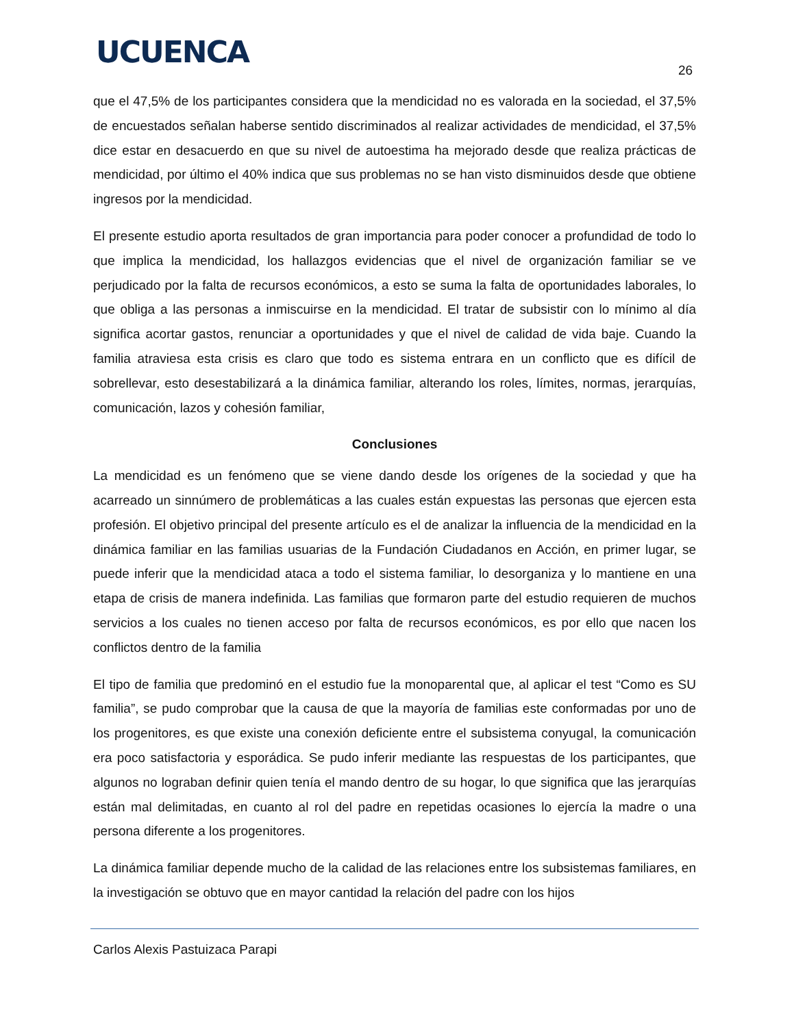UCUENCA
26
que el 47,5% de los participantes considera que la mendicidad no es valorada en la sociedad, el 37,5% de encuestados señalan haberse sentido discriminados al realizar actividades de mendicidad, el 37,5% dice estar en desacuerdo en que su nivel de autoestima ha mejorado desde que realiza prácticas de mendicidad, por último el 40% indica que sus problemas no se han visto disminuidos desde que obtiene ingresos por la mendicidad.
El presente estudio aporta resultados de gran importancia para poder conocer a profundidad de todo lo que implica la mendicidad, los hallazgos evidencias que el nivel de organización familiar se ve perjudicado por la falta de recursos económicos, a esto se suma la falta de oportunidades laborales, lo que obliga a las personas a inmiscuirse en la mendicidad. El tratar de subsistir con lo mínimo al día significa acortar gastos, renunciar a oportunidades y que el nivel de calidad de vida baje. Cuando la familia atraviesa esta crisis es claro que todo es sistema entrara en un conflicto que es difícil de sobrellevar, esto desestabilizará a la dinámica familiar, alterando los roles, límites, normas, jerarquías, comunicación, lazos y cohesión familiar,
Conclusiones
La mendicidad es un fenómeno que se viene dando desde los orígenes de la sociedad y que ha acarreado un sinnúmero de problemáticas a las cuales están expuestas las personas que ejercen esta profesión. El objetivo principal del presente artículo es el de analizar la influencia de la mendicidad en la dinámica familiar en las familias usuarias de la Fundación Ciudadanos en Acción, en primer lugar, se puede inferir que la mendicidad ataca a todo el sistema familiar, lo desorganiza y lo mantiene en una etapa de crisis de manera indefinida. Las familias que formaron parte del estudio requieren de muchos servicios a los cuales no tienen acceso por falta de recursos económicos, es por ello que nacen los conflictos dentro de la familia
El tipo de familia que predominó en el estudio fue la monoparental que, al aplicar el test “Como es SU familia”, se pudo comprobar que la causa de que la mayoría de familias este conformadas por uno de los progenitores, es que existe una conexión deficiente entre el subsistema conyugal, la comunicación era poco satisfactoria y esporádica. Se pudo inferir mediante las respuestas de los participantes, que algunos no lograban definir quien tenía el mando dentro de su hogar, lo que significa que las jerarquías están mal delimitadas, en cuanto al rol del padre en repetidas ocasiones lo ejercía la madre o una persona diferente a los progenitores.
La dinámica familiar depende mucho de la calidad de las relaciones entre los subsistemas familiares, en la investigación se obtuvo que en mayor cantidad la relación del padre con los hijos
Carlos Alexis Pastuizaca Parapi